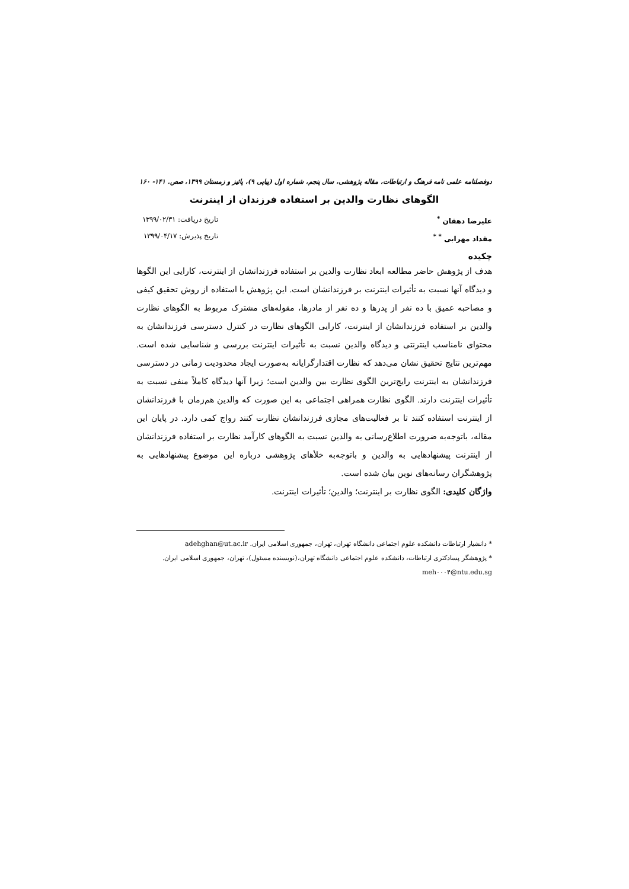دوفصلنامه علمی نامه فرهنگ و ارتباطات، مقاله پژوهشی، سال پنجم، شماره اول (پیاپی ۹)، پائیز و زمستان ۱۳۹۹، صص. ۱۴۱- ۱۶۰
الگوهای نظارت والدین بر استفاده فرزندان از اینترنت
علیرضا دهقان <sup>*</sup>
مقداد مهرابی <sup>* *</sup>
تاریخ دریافت: ۱۳۹۹/۰۲/۳۱
تاریخ پذیرش: ۱۳۹۹/۰۴/۱۷
چکیده
هدف از پژوهش حاضر مطالعه ابعاد نظارت والدین بر استفاده فرزندانشان از اینترنت، کارایی این الگوها و دیدگاه آنها نسبت به تأثیرات اینترنت بر فرزندانشان است. این پژوهش با استفاده از روش تحقیق کیفی و مصاحبه عمیق با ده نفر از پدرها و ده نفر از مادرها، مقوله‌های مشترک مربوط به الگوهای نظارت والدین بر استفاده فرزندانشان از اینترنت، کارایی الگوهای نظارت در کنترل دسترسی فرزندانشان به محتوای نامناسب اینترنتی و دیدگاه والدین نسبت به تأثیرات اینترنت بررسی و شناسایی شده است. مهم‌ترین نتایج تحقیق نشان می‌دهد که نظارت اقتدارگرایانه به‌صورت ایجاد محدودیت زمانی در دسترسی فرزندانشان به اینترنت رایج‌ترین الگوی نظارت بین والدین است؛ زیرا آنها دیدگاه کاملاً منفی نسبت به تأثیرات اینترنت دارند. الگوی نظارت همراهی اجتماعی به این صورت که والدین هم‌زمان با فرزندانشان از اینترنت استفاده کنند تا بر فعالیت‌های مجازی فرزندانشان نظارت کنند رواج کمی دارد. در پایان این مقاله، باتوجه‌به ضرورت اطلاع‌رسانی به والدین نسبت به الگوهای کارآمد نظارت بر استفاده فرزندانشان از اینترنت پیشنهادهایی به والدین و باتوجه‌به خلأهای پژوهشی درباره این موضوع پیشنهادهایی به پژوهشگران رسانه‌های نوین بیان شده است.
واژگان کلیدی: الگوی نظارت بر اینترنت؛ والدین؛ تأثیرات اینترنت.
* دانشیار ارتباطات دانشکده علوم اجتماعی دانشگاه تهران، تهران، جمهوری اسلامی ایران. adehghan@ut.ac.ir
* پژوهشگر پسادکتری ارتباطات، دانشکده علوم اجتماعی دانشگاه تهران،(نویسنده مسئول)، تهران، جمهوری اسلامی ایران. meh۰۰۰۴@ntu.edu.sg